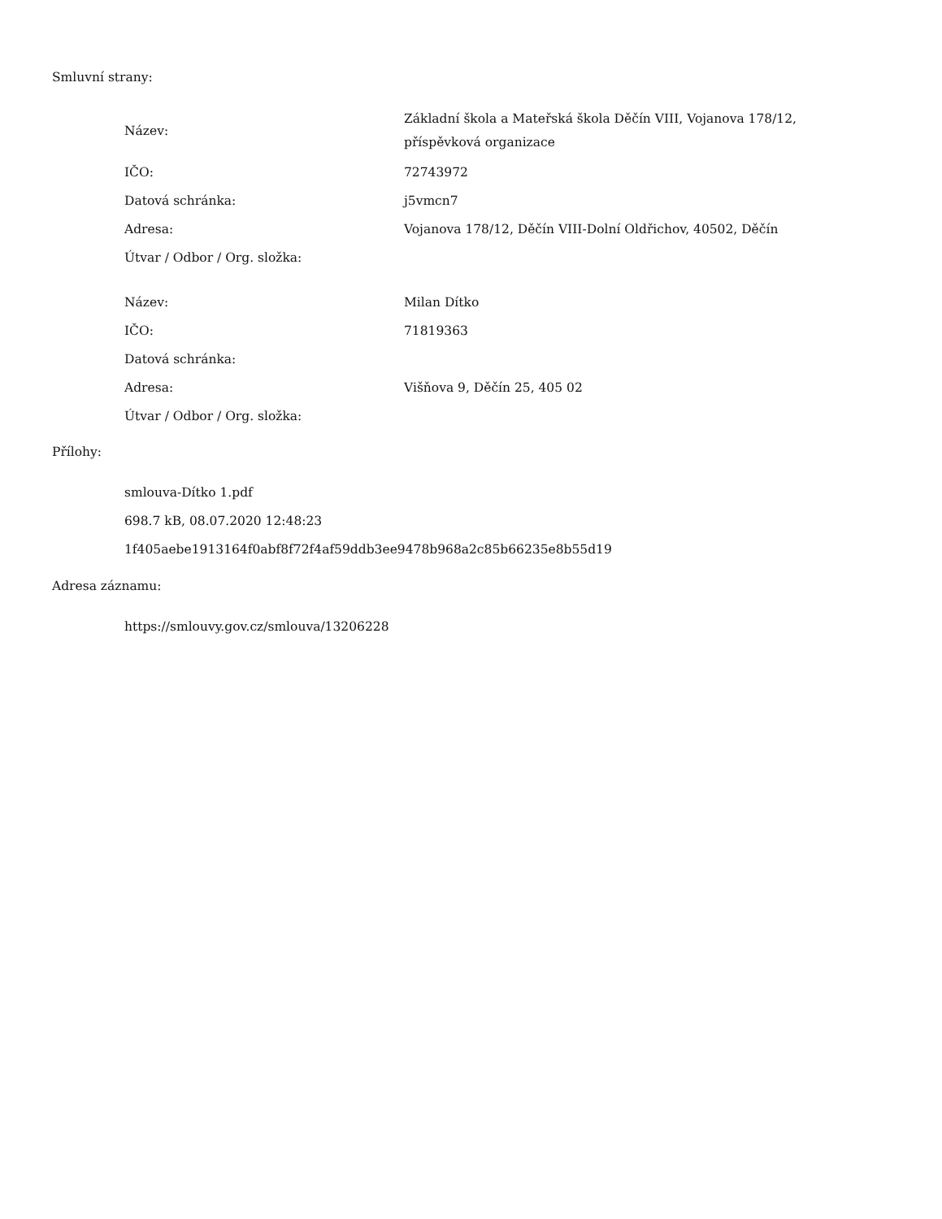Smluvní strany:
| Název: | Základní škola a Mateřská škola Děčín VIII, Vojanova 178/12, příspěvková organizace |
| IČO: | 72743972 |
| Datová schránka: | j5vmcn7 |
| Adresa: | Vojanova 178/12, Děčín VIII-Dolní Oldřichov, 40502, Děčín |
| Útvar / Odbor / Org. složka: | |
| Název: | Milan Dítko |
| IČO: | 71819363 |
| Datová schránka: | |
| Adresa: | Višňova 9, Děčín 25, 405 02 |
| Útvar / Odbor / Org. složka: | |
Přílohy:
smlouva-Dítko 1.pdf
698.7 kB, 08.07.2020 12:48:23
1f405aebe1913164f0abf8f72f4af59ddb3ee9478b968a2c85b66235e8b55d19
Adresa záznamu:
https://smlouvy.gov.cz/smlouva/13206228